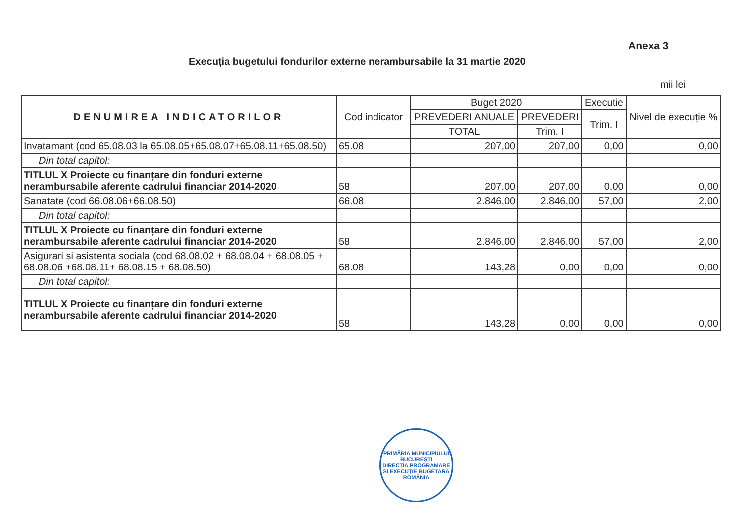Anexa 3
Execuția bugetului fondurilor externe nerambursabile la 31 martie 2020
mii lei
| DENUMIREA INDICATORILOR | Cod indicator | Buget 2020 | | Executie | Nivel de execuție % |
| --- | --- | --- | --- | --- | --- |
| | | PREVEDERI ANUALE | PREVEDERI | Trim. I | |
| | | TOTAL | Trim. I | | |
| Invatamant (cod 65.08.03 la 65.08.05+65.08.07+65.08.11+65.08.50) | 65.08 | 207,00 | 207,00 | 0,00 | 0,00 |
| Din total capitol: | | | | | |
| TITLUL X Proiecte cu finanțare din fonduri externe nerambursabile aferente cadrului financiar 2014-2020 | 58 | 207,00 | 207,00 | 0,00 | 0,00 |
| Sanatate (cod 66.08.06+66.08.50) | 66.08 | 2.846,00 | 2.846,00 | 57,00 | 2,00 |
| Din total capitol: | | | | | |
| TITLUL X Proiecte cu finanțare din fonduri externe nerambursabile aferente cadrului financiar 2014-2020 | 58 | 2.846,00 | 2.846,00 | 57,00 | 2,00 |
| Asigurari si asistenta sociala (cod 68.08.02 + 68.08.04 + 68.08.05 + 68.08.06 +68.08.11+ 68.08.15 + 68.08.50) | 68.08 | 143,28 | 0,00 | 0,00 | 0,00 |
| Din total capitol: | | | | | |
| TITLUL X Proiecte cu finanțare din fonduri externe nerambursabile aferente cadrului financiar 2014-2020 | 58 | 143,28 | 0,00 | 0,00 | 0,00 |
PRIMĂRIA MUNICIPIULUI BUCUREȘTI
DIRECȚIA PROGRAMARE ȘI EXECUȚIE BUGETARĂ
ROMÂNIA